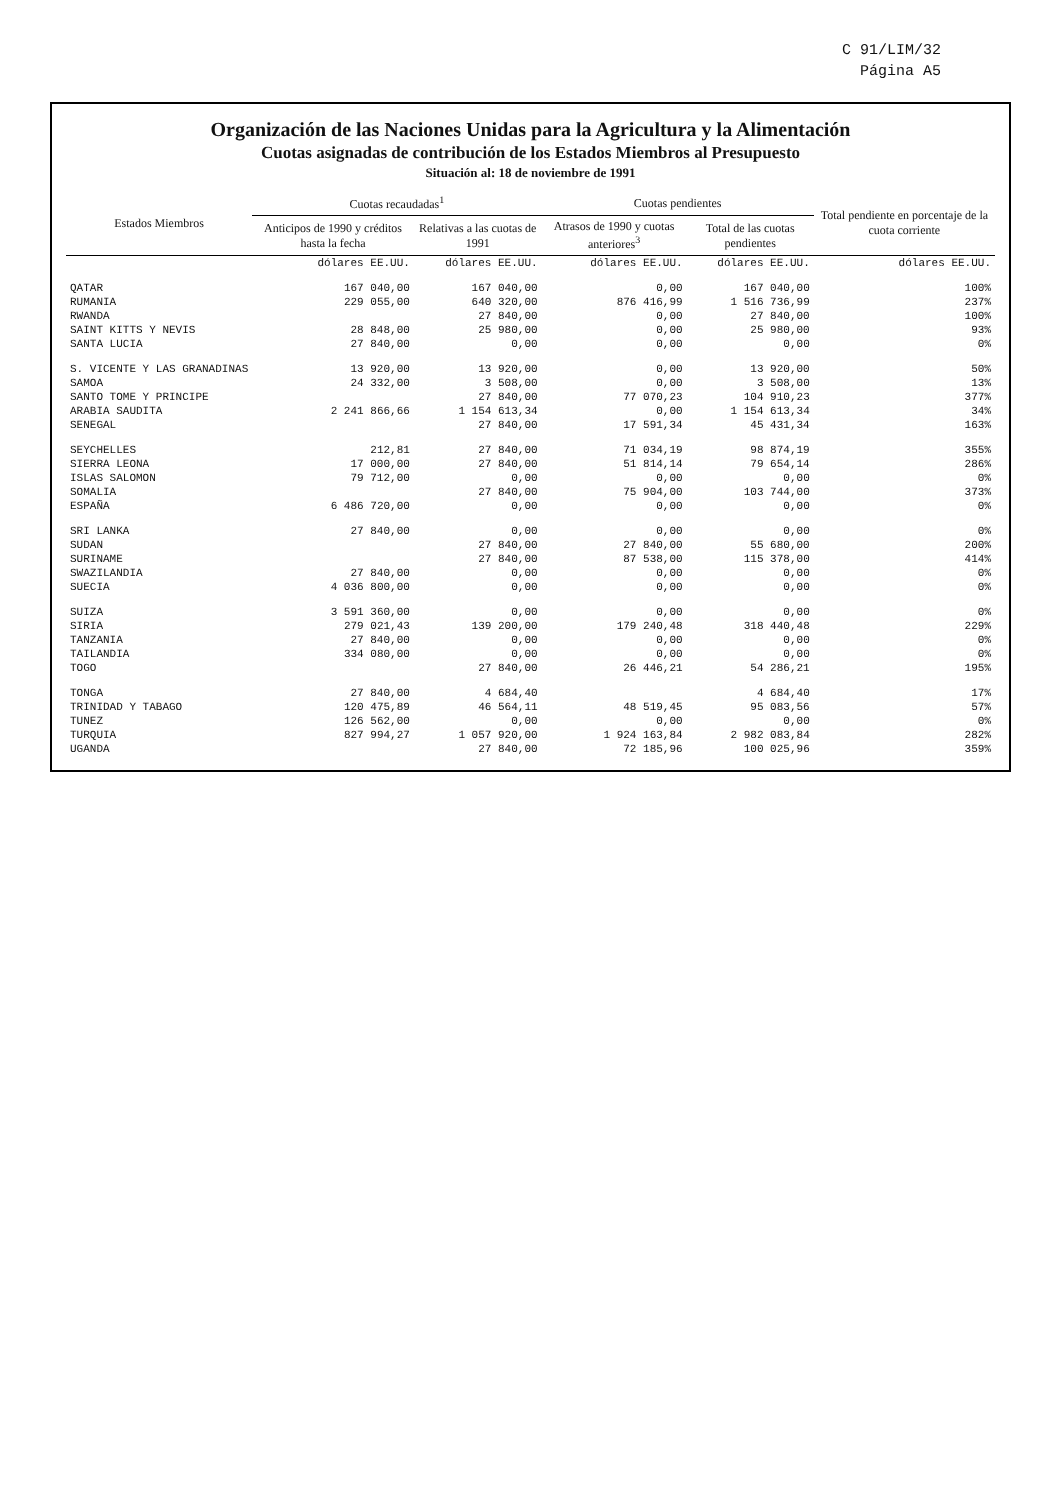C 91/LIM/32
Página A5
Organización de las Naciones Unidas para la Agricultura y la Alimentación
Cuotas asignadas de contribución de los Estados Miembros al Presupuesto
Situación al: 18 de noviembre de 1991
| Estados Miembros | Cuotas recaudadas<sup>1</sup> | | Cuotas pendientes | | Total pendiente en porcentaje de la cuota corriente |
| --- | --- | --- | --- | --- | --- |
| | Anticipos de 1990 y créditos hasta la fecha | Relativas a las cuotas de 1991 | Atrasos de 1990 y cuotas anteriores<sup>3</sup> | Total de las cuotas pendientes | |
| | dólares EE.UU. | dólares EE.UU. | dólares EE.UU. | dólares EE.UU. | dólares EE.UU. |
| QATAR | 167 040,00 | 167 040,00 | 0,00 | 167 040,00 | 100% |
| RUMANIA | 229 055,00 | 640 320,00 | 876 416,99 | 1 516 736,99 | 237% |
| RWANDA | | 27 840,00 | 0,00 | 27 840,00 | 100% |
| SAINT KITTS Y NEVIS | 28 848,00 | 25 980,00 | 0,00 | 25 980,00 | 93% |
| SANTA LUCIA | 27 840,00 | 0,00 | 0,00 | 0,00 | 0% |
| S. VICENTE Y LAS GRANADINAS | 13 920,00 | 13 920,00 | 0,00 | 13 920,00 | 50% |
| SAMOA | 24 332,00 | 3 508,00 | 0,00 | 3 508,00 | 13% |
| SANTO TOME Y PRINCIPE | | 27 840,00 | 77 070,23 | 104 910,23 | 377% |
| ARABIA SAUDITA | 2 241 866,66 | 1 154 613,34 | 0,00 | 1 154 613,34 | 34% |
| SENEGAL | | 27 840,00 | 17 591,34 | 45 431,34 | 163% |
| SEYCHELLES | 212,81 | 27 840,00 | 71 034,19 | 98 874,19 | 355% |
| SIERRA LEONA | 17 000,00 | 27 840,00 | 51 814,14 | 79 654,14 | 286% |
| ISLAS SALOMON | 79 712,00 | 0,00 | 0,00 | 0,00 | 0% |
| SOMALIA | | 27 840,00 | 75 904,00 | 103 744,00 | 373% |
| ESPAÑA | 6 486 720,00 | 0,00 | 0,00 | 0,00 | 0% |
| SRI LANKA | 27 840,00 | 0,00 | 0,00 | 0,00 | 0% |
| SUDAN | | 27 840,00 | 27 840,00 | 55 680,00 | 200% |
| SURINAME | | 27 840,00 | 87 538,00 | 115 378,00 | 414% |
| SWAZILANDIA | 27 840,00 | 0,00 | 0,00 | 0,00 | 0% |
| SUECIA | 4 036 800,00 | 0,00 | 0,00 | 0,00 | 0% |
| SUIZA | 3 591 360,00 | 0,00 | 0,00 | 0,00 | 0% |
| SIRIA | 279 021,43 | 139 200,00 | 179 240,48 | 318 440,48 | 229% |
| TANZANIA | 27 840,00 | 0,00 | 0,00 | 0,00 | 0% |
| TAILANDIA | 334 080,00 | 0,00 | 0,00 | 0,00 | 0% |
| TOGO | | 27 840,00 | 26 446,21 | 54 286,21 | 195% |
| TONGA | 27 840,00 | 4 684,40 | | 4 684,40 | 17% |
| TRINIDAD Y TABAGO | 120 475,89 | 46 564,11 | 48 519,45 | 95 083,56 | 57% |
| TUNEZ | 126 562,00 | 0,00 | 0,00 | 0,00 | 0% |
| TURQUIA | 827 994,27 | 1 057 920,00 | 1 924 163,84 | 2 982 083,84 | 282% |
| UGANDA | | 27 840,00 | 72 185,96 | 100 025,96 | 359% |